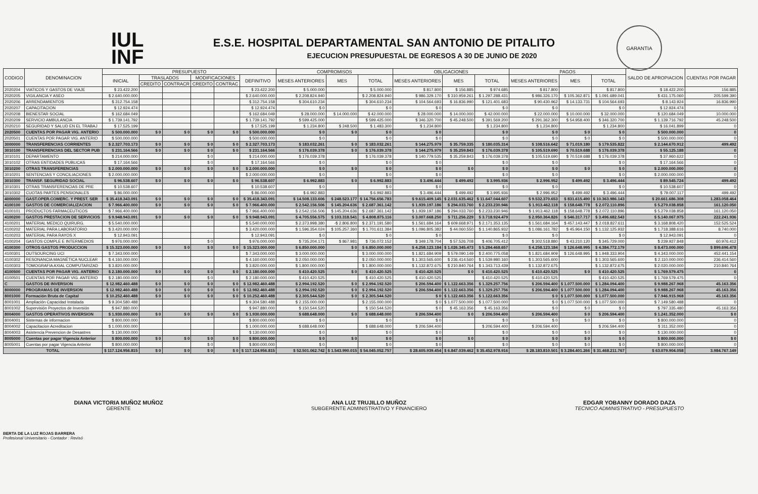IUL
INF
E.S.E. HOSPITAL DEPARTAMENTAL SAN ANTONIO DE PITALITO
EJECUCION PRESUPUESTAL DE EGRESOS A 30 DE JUNIO DE 2020
GARANTIA
| CODIGO | DENOMINACION | PRESUPUESTO | | | | | | COMPROMISOS | | | OBLIGACIONES | | | PAGOS | | | SALDO DE APROPIACION | CUENTAS POR PAGAR |
| --- | --- | --- | --- | --- | --- | --- | --- | --- | --- | --- | --- | --- | --- | --- | --- | --- | --- | --- |
| | | INICIAL | TRASLADOS | | MODIFICACIONES | | DEFINITIVO | MESES ANTERIORES | MES | TOTAL | MESES ANTERIORES | MES | TOTAL | MESES ANTERIORES | MES | TOTAL | | |
| | | | CREDITO | CONTRACR | CREDITO | CONTRAC | | | | | | | | | | | | |
| 2020204 | VIATICOS Y GASTOS DE VIAJE | $ 23.422.200 | | | | | $ 23.422.200 | $ 5.000.000 | | $ 5.000.000 | $ 817.800 | $ 156.885 | $ 974.685 | $ 817.800 | | $ 817.800 | $ 18.422.200 | 156.885 |
| 2020205 | VIGILANCIA Y ASEO | $ 2.640.000.000 | | | | | $ 2.640.000.000 | $ 2.208.824.940 | | $ 2.208.824.940 | $ 986.329.170 | $ 310.959.261 | $ 1.297.288.431 | $ 986.326.170 | $ 105.362.871 | $ 1.091.689.041 | $ 431.175.060 | 205.599.390 |
| 2020206 | ARRENDAMIENTOS | $ 312.754.158 | | | | | $ 312.754.158 | $ 304.610.234 | | $ 304.610.234 | $ 104.564.693 | $ 16.836.990 | $ 121.401.683 | $ 90.430.962 | $ 14.133.731 | $ 104.564.693 | $ 8.143.924 | 16.836.990 |
| 2020207 | CAPACITACION | $ 12.924.474 | | | | | $ 12.924.474 | $ 0 | | $ 0 | $ 0 | | $ 0 | $ 0 | | $ 0 | $ 12.924.474 | 0 |
| 2020208 | BIENESTAR SOCIAL | $ 162.684.049 | | | | | $ 162.684.049 | $ 28.000.000 | $ 14.000.000 | $ 42.000.000 | $ 28.000.000 | $ 14.000.000 | $ 42.000.000 | $ 22.000.000 | $ 10.000.000 | $ 32.000.000 | $ 120.684.049 | 10.000.000 |
| 2020209 | SERVICIO AMBULANCIA | $ 1.739.141.792 | | | | | $ 1.739.141.792 | $ 599.425.000 | | $ 599.425.000 | $ 346.320.700 | $ 45.248.500 | $ 391.569.200 | $ 291.362.300 | $ 54.958.400 | $ 346.320.700 | $ 1.139.716.792 | 45.248.500 |
| 2020210 | SEGURIDAD Y SALUD EN EL TRABAJ | $ 17.525.199 | | | | | $ 17.525.199 | $ 1.234.800 | $ 248.500 | $ 1.483.300 | $ 1.234.800 | | $ 1.234.800 | $ 1.234.800 | | $ 1.234.800 | $ 16.041.899 | 0 |
| 2020500 | CUENTAS POR PAGAR VIG. ANTERIO | $ 500.000.000 | $ 0 | $ 0 | $ 0 | $ 0 | $ 500.000.000 | $ 0 | $ 0 | $ 0 | $ 0 | | $ 0 | $ 0 | $ 0 | $ 0 | $ 500.000.000 | 0 |
| 2020501 | CUENTAS POR PAGAR VIG. ANTERIO | $ 500.000.000 | | | | | $ 500.000.000 | $ 0 | | $ 0 | $ 0 | | $ 0 | $ 0 | $ 0 | $ 0 | $ 500.000.000 | 0 |
| 3000000 | TRANSFERENCIAS CORRIENTES | $ 2.327.703.173 | $ 0 | $ 0 | $ 0 | $ 0 | $ 2.327.703.173 | $ 183.032.261 | $ 0 | $ 183.032.261 | $ 144.275.979 | $ 35.759.335 | $ 180.035.314 | $ 108.516.642 | $ 71.019.180 | $ 179.535.822 | $ 2.144.670.912 | 499.492 |
| 3010100 | TRANSFERENCIAS DEL SECTOR PUB | $ 231.164.566 | $ 0 | $ 0 | $ 0 | $ 0 | $ 231.164.566 | $ 176.039.378 | $ 0 | $ 176.039.378 | $ 144.275.979 | $ 35.259.843 | $ 176.039.378 | $ 105.519.690 | $ 70.519.688 | $ 176.039.378 | $ 55.125.188 | 0 |
| 3010101 | DEPARTAMENTO | $ 214.000.000 | | | $ 0 | | $ 214.000.000 | $ 176.039.378 | | $ 176.039.378 | $ 140.779.535 | $ 35.259.843 | $ 176.039.378 | $ 105.519.690 | $ 70.519.688 | $ 176.039.378 | $ 37.960.622 | 0 |
| 3010102 | OTRAS ENTIDADES PUBLICAS | $ 17.164.566 | | | $ 0 | | $ 17.164.566 | $ 0 | | $ 0 | $ 0 | | $ 0 | $ 0 | | $ 0 | $ 17.164.566 | 0 |
| 3010200 | OTRAS TRANSFERENCIAS | $ 2.000.000.000 | $ 0 | $ 0 | $ 0 | $ 0 | $ 2.000.000.000 | $ 0 | $ 0 | $ 0 | $ 0 | $ 0 | $ 0 | $ 0 | $ 0 | $ 0 | $ 2.000.000.000 | 0 |
| 3010201 | SENTENCIAS Y CONCILIACIONES | $ 2.000.000.000 | | | | | $ 2.000.000.000 | $ 0 | | $ 0 | $ 0 | | $ 0 | $ 0 | | $ 0 | $ 2.000.000.000 | 0 |
| 3010300 | TRANSF. SEGURIDAD SOCIAL | $ 96.538.607 | $ 0 | $ 0 | $ 0 | $ 0 | $ 96.538.607 | $ 6.992.883 | $ 0 | $ 6.992.883 | $ 3.496.444 | $ 499.492 | $ 3.995.936 | $ 2.996.952 | $ 499.492 | $ 3.496.444 | $ 89.545.724 | 499.492 |
| 3010301 | OTRAS TRANSFERENCIAS DE PRE | $ 10.538.607 | | | | | $ 10.538.607 | $ 0 | | $ 0 | $ 0 | | $ 0 | $ 0 | | $ 0 | $ 10.538.607 | 0 |
| 3010302 | CUOTAS PARTES PENSIONALES | $ 86.000.000 | | | | | $ 86.000.000 | $ 6.992.883 | | $ 6.992.883 | $ 3.496.444 | $ 499.492 | $ 3.995.936 | $ 2.996.952 | $ 499.492 | $ 3.496.444 | $ 79.007.117 | 499.492 |
| 4000000 | GAST.OPER.COMERC. Y PREST. SER | $ 35.418.343.091 | $ 0 | $ 0 | $ 0 | $ 0 | $ 35.418.343.091 | $ 14.508.133.606 | $ 248.523.177 | $ 14.756.656.783 | $ 9.615.409.145 | $ 2.031.635.462 | $ 11.647.044.607 | $ 9.532.370.653 | $ 831.615.490 | $ 10.363.986.143 | $ 20.661.686.308 | 1.283.058.464 |
| 4100100 | GASTOS DE COMERCIALIZACION | $ 7.966.400.000 | $ 0 | $ 0 | $ 0 | $ 0 | $ 7.966.400.000 | $ 2.542.156.506 | $ 145.204.636 | $ 2.687.361.142 | $ 1.939.197.186 | $ 294.033.760 | $ 2.233.230.946 | $ 1.913.462.118 | $ 158.648.778 | $ 2.072.110.896 | $ 5.279.038.858 | 161.120.050 |
| 4100101 | PRODUCTOS FARMACEUTICOS | $ 7.966.400.000 | | | | | $ 7.966.400.000 | $ 2.542.156.506 | $ 145.204.636 | $ 2.687.361.142 | $ 1.939.197.186 | $ 294.033.760 | $ 2.233.230.946 | $ 1.913.462.118 | $ 158.648.778 | $ 2.072.110.896 | $ 5.279.038.858 | 161.120.050 |
| 4100200 | GASTOS PRESTACION DE SERVICIOS | $ 9.948.943.091 | $ 0 | $ 0 | $ 0 | $ 0 | $ 9.948.943.091 | $ 4.705.556.575 | $ 103.318.541 | $ 4.808.875.116 | $ 3.007.668.250 | $ 711.256.229 | $ 3.718.924.479 | $ 2.950.364.826 | $ 546.317.717 | $ 3.496.682.543 | $ 5.140.067.975 | 222.241.936 |
| 4100201 | MATERIAL MEDICO QUIRURG. | $ 5.540.000.000 | | | | | $ 5.540.000.000 | $ 2.373.998.380 | -$ 2.806.800 | $ 2.371.191.580 | $ 1.561.684.164 | $ 609.668.971 | $ 2.171.353.135 | $ 1.561.684.164 | $ 457.143.447 | $ 2.018.827.611 | $ 3.168.808.420 | 152.525.524 |
| 4100202 | MATERIAL PARA LABORATORIO | $ 3.420.000.000 | | | | | $ 3.420.000.000 | $ 1.596.354.024 | $ 105.257.360 | $ 1.701.611.384 | $ 1.096.805.382 | $ 44.060.550 | $ 1.140.865.932 | $ 1.086.161.782 | $ 45.964.150 | $ 1.132.125.932 | $ 1.718.388.616 | 8.740.000 |
| 4100203 | MATERIAL PARA RAYOS X | $ 12.943.091 | | | | | $ 12.943.091 | $ 0 | | $ 0 | $ 0 | | $ 0 | $ 0 | | $ 0 | $ 12.943.091 | 0 |
| 4100204 | GASTOS COMPLE E INTERMEDIOS | $ 976.000.000 | | | $ 0 | | $ 976.000.000 | $ 735.204.171 | $ 867.981 | $ 736.072.152 | $ 349.178.704 | $ 57.526.708 | $ 406.705.412 | $ 302.518.880 | $ 43.210.120 | $ 345.729.000 | $ 239.927.848 | 60.976.412 |
| 4100300 | OTROS GASTOS PRODUCCION | $ 15.323.000.000 | $ 0 | $ 0 | $ 0 | $ 0 | $ 15.323.000.000 | $ 6.850.000.000 | $ 0 | $ 6.850.000.000 | $ 4.258.123.184 | $ 1.026.345.473 | $ 5.284.468.657 | $ 4.258.123.184 | $ 126.648.995 | $ 4.384.772.179 | $ 8.473.000.000 | $ 899.696.478 |
| 4100301 | OUTSOURCING UCI | $ 7.343.000.000 | | | | | $ 7.343.000.000 | $ 3.000.000.000 | | $ 3.000.000.000 | $ 1.821.684.909 | $ 579.090.149 | $ 2.400.775.058 | $ 1.821.684.909 | $ 126.648.995 | $ 1.948.333.904 | $ 4.343.000.000 | 452.441.154 |
| 4100302 | RESONANCIA MAGNÉTICA NUCLEAR | $ 4.160.000.000 | | | | | $ 4.160.000.000 | $ 2.050.000.000 | | $ 2.050.000.000 | $ 1.303.565.600 | $ 236.414.560 | $ 1.539.980.160 | $ 1.303.565.600 | | $ 1.303.565.600 | $ 2.110.000.000 | 236.414.560 |
| 4100303 | TOMOGRAFIA AXIAL COMPUTARIZAD | $ 3.820.000.000 | | | | | $ 3.820.000.000 | $ 1.800.000.000 | | $ 1.800.000.000 | $ 1.132.872.675 | $ 210.840.764 | $ 1.343.713.439 | $ 1.132.872.675 | | $ 1.132.872.675 | $ 2.020.000.000 | 210.840.764 |
| 4100500 | CUENTAS POR PAGAR VIG. ANTERIO | $ 2.180.000.000 | $ 0 | $ 0 | $ 0 | $ 0 | $ 2.180.000.000 | $ 410.420.525 | $ 0 | $ 410.420.525 | $ 410.420.525 | $ 0 | $ 410.420.525 | $ 410.420.525 | $ 0 | $ 410.420.525 | $ 1.769.579.475 | 0 |
| 4100501 | CUENTAS POR PAGAR VIG. ANTERIO | $ 2.180.000.000 | | | $ 0 | | $ 2.180.000.000 | $ 410.420.525 | | $ 410.420.525 | $ 410.420.525 | | $ 410.420.525 | $ 410.420.525 | | $ 410.420.525 | $ 1.769.579.475 | 0 |
| C | GASTOS DE INVERSION | $ 12.982.460.488 | $ 0 | $ 0 | $ 0 | $ 0 | $ 12.982.460.488 | $ 2.994.192.520 | $ 0 | $ 2.994.192.520 | $ 206.594.400 | $ 1.122.663.356 | $ 1.329.257.756 | $ 206.594.400 | $ 1.077.500.000 | $ 1.284.094.400 | $ 9.988.267.968 | 45.163.356 |
| 8000000 | PROGRAMAS DE INVERSION | $ 12.982.460.488 | $ 0 | $ 0 | $ 0 | $ 0 | $ 12.982.460.488 | $ 2.994.192.520 | $ 0 | $ 2.994.192.520 | $ 206.594.400 | $ 1.122.663.356 | $ 1.329.257.756 | $ 206.594.400 | $ 1.077.500.000 | $ 1.284.094.400 | $ 9.988.267.968 | 45.163.356 |
| 8001000 | Formación Bruta de Capital | $ 10.252.460.488 | $ 0 | $ 0 | $ 0 | $ 0 | $ 10.252.460.488 | $ 2.305.544.520 | $ 0 | $ 2.305.544.520 | $ 0 | $ 1.122.663.356 | $ 1.122.663.356 | $ 0 | $ 1.077.500.000 | $ 1.077.500.000 | $ 7.946.915.968 | 45.163.356 |
| 8001001 | Ampliación Capacidad Instalada | $ 9.304.580.488 | | | | | $ 9.304.580.488 | $ 2.155.000.000 | | $ 2.155.000.000 | $ 0 | $ 1.077.500.000 | $ 1.077.500.000 | $ 0 | $ 1.077.500.000 | $ 1.077.500.000 | $ 7.149.580.488 | 0 |
| 8001002 | Supervisión Proyectos de Inversión | $ 947.880.000 | | | | | $ 947.880.000 | $ 150.544.520 | | $ 150.544.520 | $ 0 | $ 45.163.356 | $ 45.163.356 | $ 0 | $ 0 | $ 0 | $ 797.335.480 | 45.163.356 |
| 8004000 | GASTOS OPERATIVOS INVERSION | $ 1.930.000.000 | $ 0 | $ 0 | $ 0 | $ 0 | $ 1.930.000.000 | $ 688.648.000 | $ 0 | $ 688.648.000 | $ 206.594.400 | $ 0 | $ 206.594.400 | $ 206.594.400 | $ 0 | $ 206.594.400 | $ 1.241.352.000 | $ 0 |
| 8004001 | Sistemas de informacion | $ 800.000.000 | | | | | $ 800.000.000 | $ 0 | | $ 0 | $ 0 | | $ 0 | $ 0 | $ 0 | $ 0 | $ 800.000.000 | 0 |
| 8004002 | Capacitacion Acreditacion | $ 1.000.000.000 | | | | | $ 1.000.000.000 | $ 688.648.000 | | $ 688.648.000 | $ 206.594.400 | | $ 206.594.400 | $ 206.594.400 | | $ 206.594.400 | $ 311.352.000 | 0 |
| 8004003 | Asistencia Prevencion de Desastres | $ 130.000.000 | | | | | $ 130.000.000 | $ 0 | | $ 0 | $ 0 | | $ 0 | $ 0 | $ 0 | $ 0 | $ 130.000.000 | 0 |
| 8005000 | Cuentas por pagar Vigencia Anterior | $ 800.000.000 | $ 0 | $ 0 | $ 0 | $ 0 | $ 800.000.000 | $ 0 | $ 0 | $ 0 | $ 0 | $ 0 | $ 0 | $ 0 | $ 0 | $ 0 | $ 800.000.000 | $ 0 |
| 8005001 | Cuentas por pagar Vigencia Anterior | $ 800.000.000 | | | $ 0 | | $ 800.000.000 | $ 0 | | $ 0 | $ 0 | | $ 0 | $ 0 | $ 0 | $ 0 | $ 800.000.000 | 0 |
| TOTAL | | $ 117.124.956.815 | $ 0 | $ 0 | $ 0 | $ 0 | $ 117.124.956.815 | $ 52.501.062.742 | $ 1.543.990.015 | $ 54.045.052.757 | $ 28.605.939.454 | $ 6.847.039.462 | $ 35.452.978.916 | $ 28.183.810.501 | $ 3.284.401.266 | $ 31.468.211.767 | $ 63.079.904.058 | 3.984.767.149 |
DIANA VICTORIA MUÑOZ MUÑOZ
GERENTE
ANA LUZ TRUJILLO MUÑOZ
SUBGERENTE ADMINISTRATIVO Y FINANCIERO
EDGAR YOBANNY DORADO DAZA
TECNICO ADMINISTRATIVO - PRESUPUESTO
BERTA DE LA LUZ ROJAS BARRERA
Profesional Universitario - Contador : Revisó